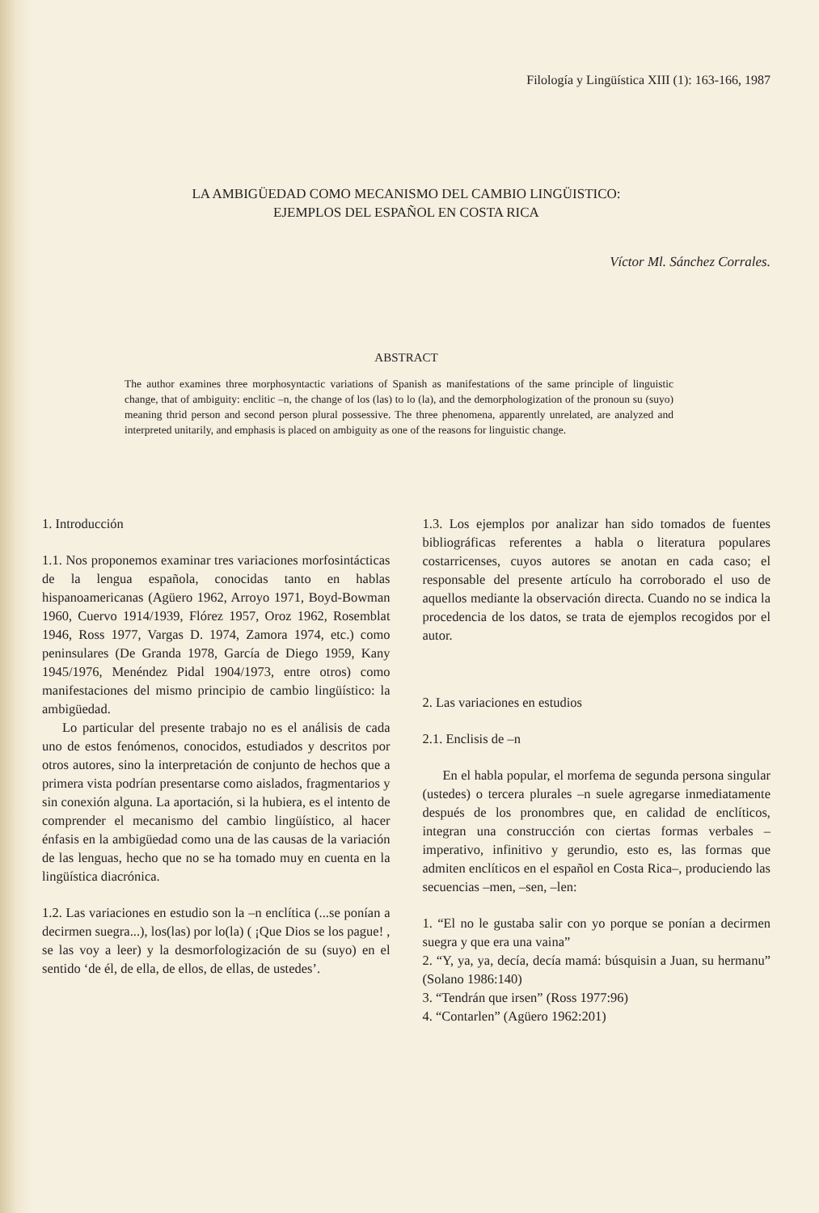Filología y Lingüística XIII (1): 163-166, 1987
LA AMBIGÜEDAD COMO MECANISMO DEL CAMBIO LINGÜISTICO:
EJEMPLOS DEL ESPAÑOL EN COSTA RICA
Víctor Ml. Sánchez Corrales.
ABSTRACT
The author examines three morphosyntactic variations of Spanish as manifestations of the same principle of linguistic change, that of ambiguity: enclitic –n, the change of los (las) to lo (la), and the demorphologization of the pronoun su (suyo) meaning thrid person and second person plural possessive. The three phenomena, apparently unrelated, are analyzed and interpreted unitarily, and emphasis is placed on ambiguity as one of the reasons for linguistic change.
1. Introducción
1.1. Nos proponemos examinar tres variaciones morfosintácticas de la lengua española, conocidas tanto en hablas hispanoamericanas (Agüero 1962, Arroyo 1971, Boyd-Bowman 1960, Cuervo 1914/1939, Flórez 1957, Oroz 1962, Rosemblat 1946, Ross 1977, Vargas D. 1974, Zamora 1974, etc.) como peninsulares (De Granda 1978, García de Diego 1959, Kany 1945/1976, Menéndez Pidal 1904/1973, entre otros) como manifestaciones del mismo principio de cambio lingüístico: la ambigüedad.
Lo particular del presente trabajo no es el análisis de cada uno de estos fenómenos, conocidos, estudiados y descritos por otros autores, sino la interpretación de conjunto de hechos que a primera vista podrían presentarse como aislados, fragmentarios y sin conexión alguna. La aportación, si la hubiera, es el intento de comprender el mecanismo del cambio lingüístico, al hacer énfasis en la ambigüedad como una de las causas de la variación de las lenguas, hecho que no se ha tomado muy en cuenta en la lingüística diacrónica.
1.2. Las variaciones en estudio son la –n enclítica (...se ponían a decirmen suegra...), los(las) por lo(la) ( ¡Que Dios se los pague! , se las voy a leer) y la desmorfologización de su (suyo) en el sentido ‘de él, de ella, de ellos, de ellas, de ustedes’.
1.3. Los ejemplos por analizar han sido tomados de fuentes bibliográficas referentes a habla o literatura populares costarricenses, cuyos autores se anotan en cada caso; el responsable del presente artículo ha corroborado el uso de aquellos mediante la observación directa. Cuando no se indica la procedencia de los datos, se trata de ejemplos recogidos por el autor.
2. Las variaciones en estudios
2.1. Enclisis de –n
En el habla popular, el morfema de segunda persona singular (ustedes) o tercera plurales –n suele agregarse inmediatamente después de los pronombres que, en calidad de enclíticos, integran una construcción con ciertas formas verbales –imperativo, infinitivo y gerundio, esto es, las formas que admiten enclíticos en el español en Costa Rica–, produciendo las secuencias –men, –sen, –len:
1. “El no le gustaba salir con yo porque se ponían a decirmen suegra y que era una vaina”
2. “Y, ya, ya, decía, decía mamá: búsquisin a Juan, su hermanu” (Solano 1986:140)
3. “Tendrán que irsen” (Ross 1977:96)
4. “Contarlen” (Agüero 1962:201)